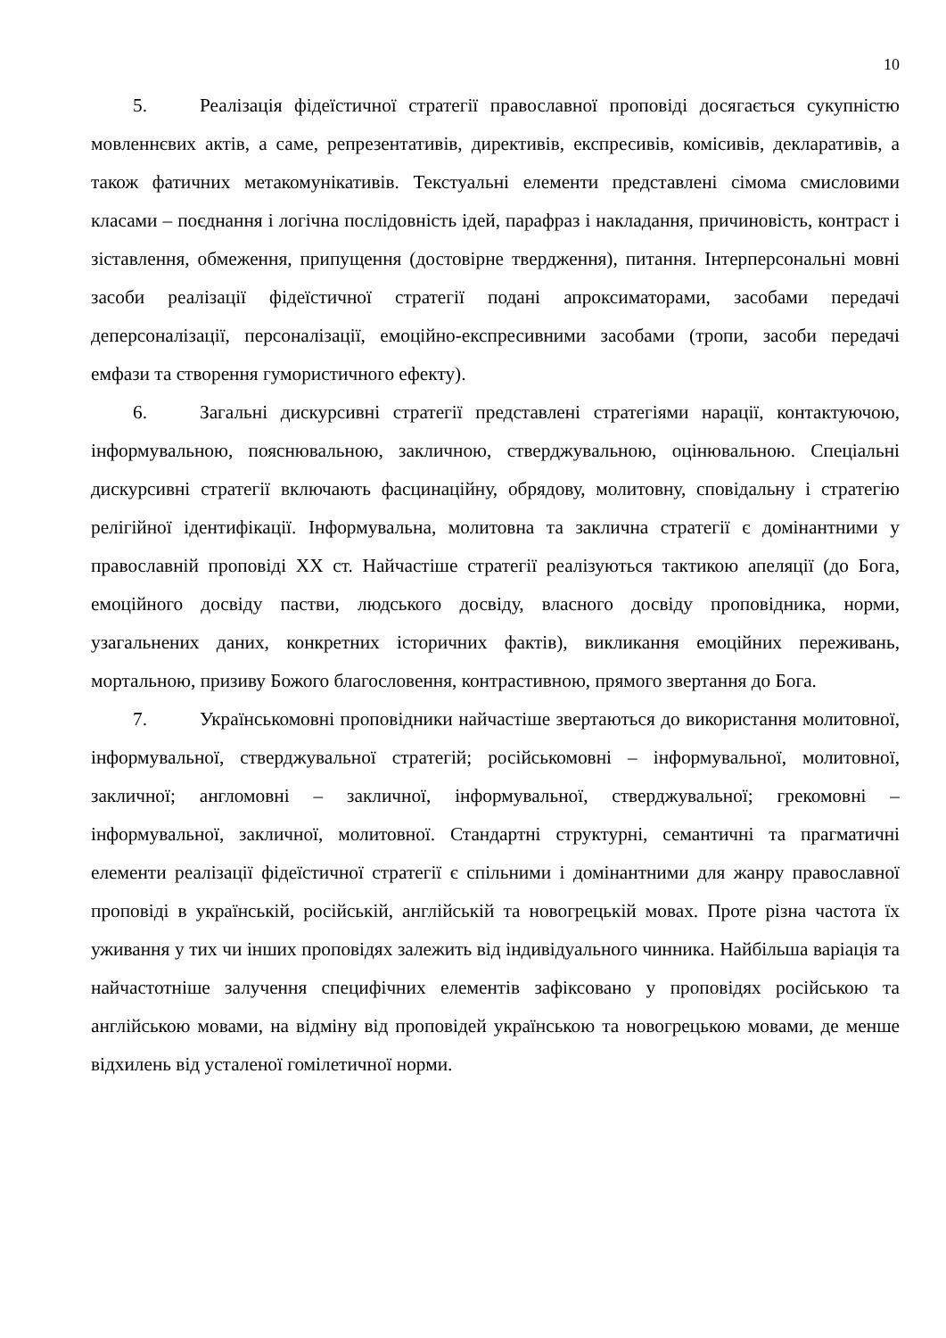10
5. Реалізація фідеїстичної стратегії православної проповіді досягається сукупністю мовленнєвих актів, а саме, репрезентативів, директивів, експресивів, комісивів, декларативів, а також фатичних метакомунікативів. Текстуальні елементи представлені сімома смисловими класами – поєднання і логічна послідовність ідей, парафраз і накладання, причиновість, контраст і зіставлення, обмеження, припущення (достовірне твердження), питання. Інтерперсональні мовні засоби реалізації фідеїстичної стратегії подані апроксиматорами, засобами передачі деперсоналізації, персоналізації, емоційно-експресивними засобами (тропи, засоби передачі емфази та створення гумористичного ефекту).
6. Загальні дискурсивні стратегії представлені стратегіями нарації, контактуючою, інформувальною, пояснювальною, закличною, стверджувальною, оцінювальною. Спеціальні дискурсивні стратегії включають фасцинаційну, обрядову, молитовну, сповідальну і стратегію релігійної ідентифікації. Інформувальна, молитовна та заклична стратегії є домінантними у православній проповіді ХХ ст. Найчастіше стратегії реалізуються тактикою апеляції (до Бога, емоційного досвіду пастви, людського досвіду, власного досвіду проповідника, норми, узагальнених даних, конкретних історичних фактів), викликання емоційних переживань, мортальною, призиву Божого благословення, контрастивною, прямого звертання до Бога.
7. Українськомовні проповідники найчастіше звертаються до використання молитовної, інформувальної, стверджувальної стратегій; російськомовні – інформувальної, молитовної, закличної; англомовні – закличної, інформувальної, стверджувальної; грекомовні – інформувальної, закличної, молитовної. Стандартні структурні, семантичні та прагматичні елементи реалізації фідеїстичної стратегії є спільними і домінантними для жанру православної проповіді в українській, російській, англійській та новогрецькій мовах. Проте різна частота їх уживання у тих чи інших проповідях залежить від індивідуального чинника. Найбільша варіація та найчастотніше залучення специфічних елементів зафіксовано у проповідях російською та англійською мовами, на відміну від проповідей українською та новогрецькою мовами, де менше відхилень від усталеної гомілетичної норми.